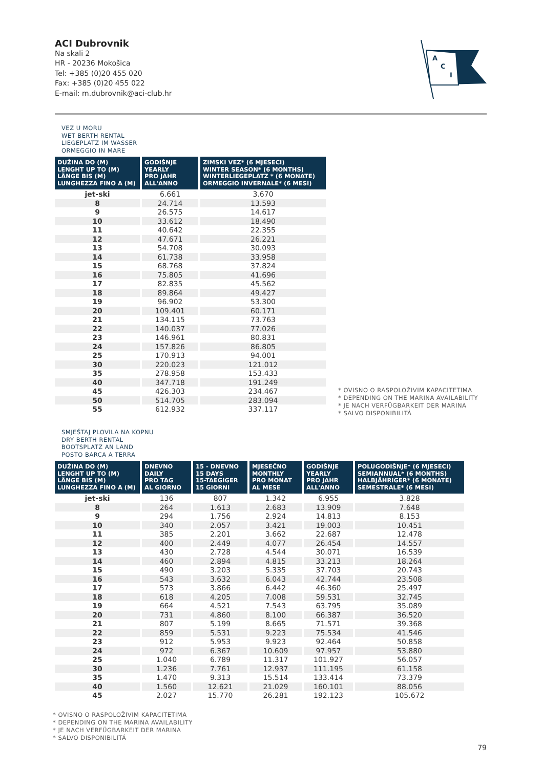ACI Dubrovnik
Na skali 2
HR - 20236 Mokošica
Tel: +385 (0)20 455 020
Fax: +385 (0)20 455 022
E-mail: m.dubrovnik@aci-club.hr
A
C
I
VEZ U MORU
WET BERTH RENTAL
LIEGEPLATZ IM WASSER
ORMEGGIO IN MARE
| DUŽINA DO (M) LENGHT UP TO (M) LÄNGE BIS (M) LUNGHEZZA FINO A (M) | GODIŠNJE YEARLY PRO JAHR ALL'ANNO | ZIMSKI VEZ* (6 MJESECI) WINTER SEASON* (6 MONTHS) WINTERLIEGEPLATZ * (6 MONATE) ORMEGGIO INVERNALE* (6 MESI) |
| --- | --- | --- |
| jet-ski | 6.661 | 3.670 |
| 8 | 24.714 | 13.593 |
| 9 | 26.575 | 14.617 |
| 10 | 33.612 | 18.490 |
| 11 | 40.642 | 22.355 |
| 12 | 47.671 | 26.221 |
| 13 | 54.708 | 30.093 |
| 14 | 61.738 | 33.958 |
| 15 | 68.768 | 37.824 |
| 16 | 75.805 | 41.696 |
| 17 | 82.835 | 45.562 |
| 18 | 89.864 | 49.427 |
| 19 | 96.902 | 53.300 |
| 20 | 109.401 | 60.171 |
| 21 | 134.115 | 73.763 |
| 22 | 140.037 | 77.026 |
| 23 | 146.961 | 80.831 |
| 24 | 157.826 | 86.805 |
| 25 | 170.913 | 94.001 |
| 30 | 220.023 | 121.012 |
| 35 | 278.958 | 153.433 |
| 40 | 347.718 | 191.249 |
| 45 | 426.303 | 234.467 |
| 50 | 514.705 | 283.094 |
| 55 | 612.932 | 337.117 |
* OVISNO O RASPOLOŽIVIM KAPACITETIMA
* DEPENDING ON THE MARINA AVAILABILITY
* JE NACH VERFÜGBARKEIT DER MARINA
* SALVO DISPONIBILITÁ
SMJEŠTAJ PLOVILA NA KOPNU
DRY BERTH RENTAL
BOOTSPLATZ AN LAND
POSTO BARCA A TERRA
| DUŽINA DO (M) LENGHT UP TO (M) LÄNGE BIS (M) LUNGHEZZA FINO A (M) | DNEVNO DAILY PRO TAG AL GIORNO | 15 - DNEVNO 15 DAYS 15-TAEGIGER 15 GIORNI | MJESEČNO MONTHLY PRO MONAT AL MESE | GODIŠNJE YEARLY PRO JAHR ALL'ANNO | POLUGODIŠNJE* (6 MJESECI) SEMIANNUAL* (6 MONTHS) HALBJÄHRIGER* (6 MONATE) SEMESTRALE* (6 MESI) |
| --- | --- | --- | --- | --- | --- |
| jet-ski | 136 | 807 | 1.342 | 6.955 | 3.828 |
| 8 | 264 | 1.613 | 2.683 | 13.909 | 7.648 |
| 9 | 294 | 1.756 | 2.924 | 14.813 | 8.153 |
| 10 | 340 | 2.057 | 3.421 | 19.003 | 10.451 |
| 11 | 385 | 2.201 | 3.662 | 22.687 | 12.478 |
| 12 | 400 | 2.449 | 4.077 | 26.454 | 14.557 |
| 13 | 430 | 2.728 | 4.544 | 30.071 | 16.539 |
| 14 | 460 | 2.894 | 4.815 | 33.213 | 18.264 |
| 15 | 490 | 3.203 | 5.335 | 37.703 | 20.743 |
| 16 | 543 | 3.632 | 6.043 | 42.744 | 23.508 |
| 17 | 573 | 3.866 | 6.442 | 46.360 | 25.497 |
| 18 | 618 | 4.205 | 7.008 | 59.531 | 32.745 |
| 19 | 664 | 4.521 | 7.543 | 63.795 | 35.089 |
| 20 | 731 | 4.860 | 8.100 | 66.387 | 36.520 |
| 21 | 807 | 5.199 | 8.665 | 71.571 | 39.368 |
| 22 | 859 | 5.531 | 9.223 | 75.534 | 41.546 |
| 23 | 912 | 5.953 | 9.923 | 92.464 | 50.858 |
| 24 | 972 | 6.367 | 10.609 | 97.957 | 53.880 |
| 25 | 1.040 | 6.789 | 11.317 | 101.927 | 56.057 |
| 30 | 1.236 | 7.761 | 12.937 | 111.195 | 61.158 |
| 35 | 1.470 | 9.313 | 15.514 | 133.414 | 73.379 |
| 40 | 1.560 | 12.621 | 21.029 | 160.101 | 88.056 |
| 45 | 2.027 | 15.770 | 26.281 | 192.123 | 105.672 |
* OVISNO O RASPOLOŽIVIM KAPACITETIMA
* DEPENDING ON THE MARINA AVAILABILITY
* JE NACH VERFÜGBARKEIT DER MARINA
* SALVO DISPONIBILITÁ
79